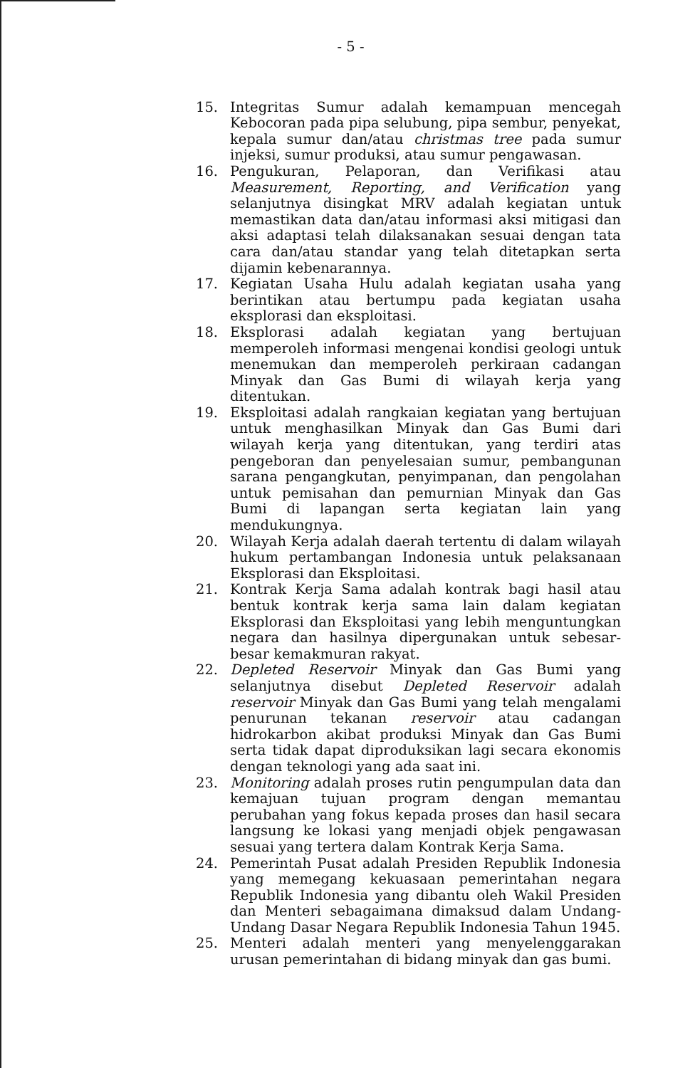- 5 -
15. Integritas Sumur adalah kemampuan mencegah Kebocoran pada pipa selubung, pipa sembur, penyekat, kepala sumur dan/atau christmas tree pada sumur injeksi, sumur produksi, atau sumur pengawasan.
16. Pengukuran, Pelaporan, dan Verifikasi atau Measurement, Reporting, and Verification yang selanjutnya disingkat MRV adalah kegiatan untuk memastikan data dan/atau informasi aksi mitigasi dan aksi adaptasi telah dilaksanakan sesuai dengan tata cara dan/atau standar yang telah ditetapkan serta dijamin kebenarannya.
17. Kegiatan Usaha Hulu adalah kegiatan usaha yang berintikan atau bertumpu pada kegiatan usaha eksplorasi dan eksploitasi.
18. Eksplorasi adalah kegiatan yang bertujuan memperoleh informasi mengenai kondisi geologi untuk menemukan dan memperoleh perkiraan cadangan Minyak dan Gas Bumi di wilayah kerja yang ditentukan.
19. Eksploitasi adalah rangkaian kegiatan yang bertujuan untuk menghasilkan Minyak dan Gas Bumi dari wilayah kerja yang ditentukan, yang terdiri atas pengeboran dan penyelesaian sumur, pembangunan sarana pengangkutan, penyimpanan, dan pengolahan untuk pemisahan dan pemurnian Minyak dan Gas Bumi di lapangan serta kegiatan lain yang mendukungnya.
20. Wilayah Kerja adalah daerah tertentu di dalam wilayah hukum pertambangan Indonesia untuk pelaksanaan Eksplorasi dan Eksploitasi.
21. Kontrak Kerja Sama adalah kontrak bagi hasil atau bentuk kontrak kerja sama lain dalam kegiatan Eksplorasi dan Eksploitasi yang lebih menguntungkan negara dan hasilnya dipergunakan untuk sebesar-besar kemakmuran rakyat.
22. Depleted Reservoir Minyak dan Gas Bumi yang selanjutnya disebut Depleted Reservoir adalah reservoir Minyak dan Gas Bumi yang telah mengalami penurunan tekanan reservoir atau cadangan hidrokarbon akibat produksi Minyak dan Gas Bumi serta tidak dapat diproduksikan lagi secara ekonomis dengan teknologi yang ada saat ini.
23. Monitoring adalah proses rutin pengumpulan data dan kemajuan tujuan program dengan memantau perubahan yang fokus kepada proses dan hasil secara langsung ke lokasi yang menjadi objek pengawasan sesuai yang tertera dalam Kontrak Kerja Sama.
24. Pemerintah Pusat adalah Presiden Republik Indonesia yang memegang kekuasaan pemerintahan negara Republik Indonesia yang dibantu oleh Wakil Presiden dan Menteri sebagaimana dimaksud dalam Undang-Undang Dasar Negara Republik Indonesia Tahun 1945.
25. Menteri adalah menteri yang menyelenggarakan urusan pemerintahan di bidang minyak dan gas bumi.